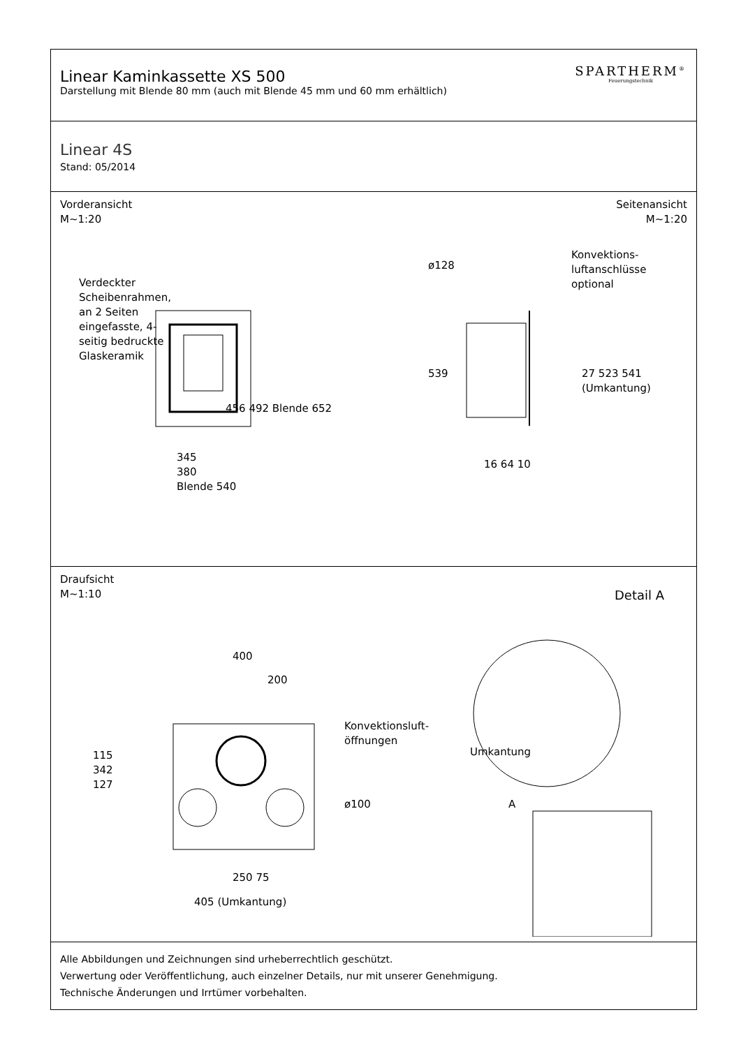Linear Kaminkassette XS 500
Darstellung mit Blende 80 mm (auch mit Blende 45 mm und 60 mm erhältlich)
SPARTHERM<sup>®</sup>
Feuerungstechnik
Linear 4S
Stand: 05/2014
Vorderansicht
M~1:20
Seitenansicht
M~1:20
456 492 Blende 652
Verdeckter Scheibenrahmen, an 2 Seiten eingefasste, 4-seitig bedruckte Glaskeramik
345
380
Blende 540
ø128
Konvektions-
luftanschlüsse
optional
539 27 523 541 (Umkantung)
16 64 10
Draufsicht
M~1:10
Detail A
400
200
Konvektionsluft-
öffnungen
115
342
127
ø100
Umkantung
A
250 75
405 (Umkantung)
Alle Abbildungen und Zeichnungen sind urheberrechtlich geschützt.
Verwertung oder Veröffentlichung, auch einzelner Details, nur mit unserer Genehmigung.
Technische Änderungen und Irrtümer vorbehalten.